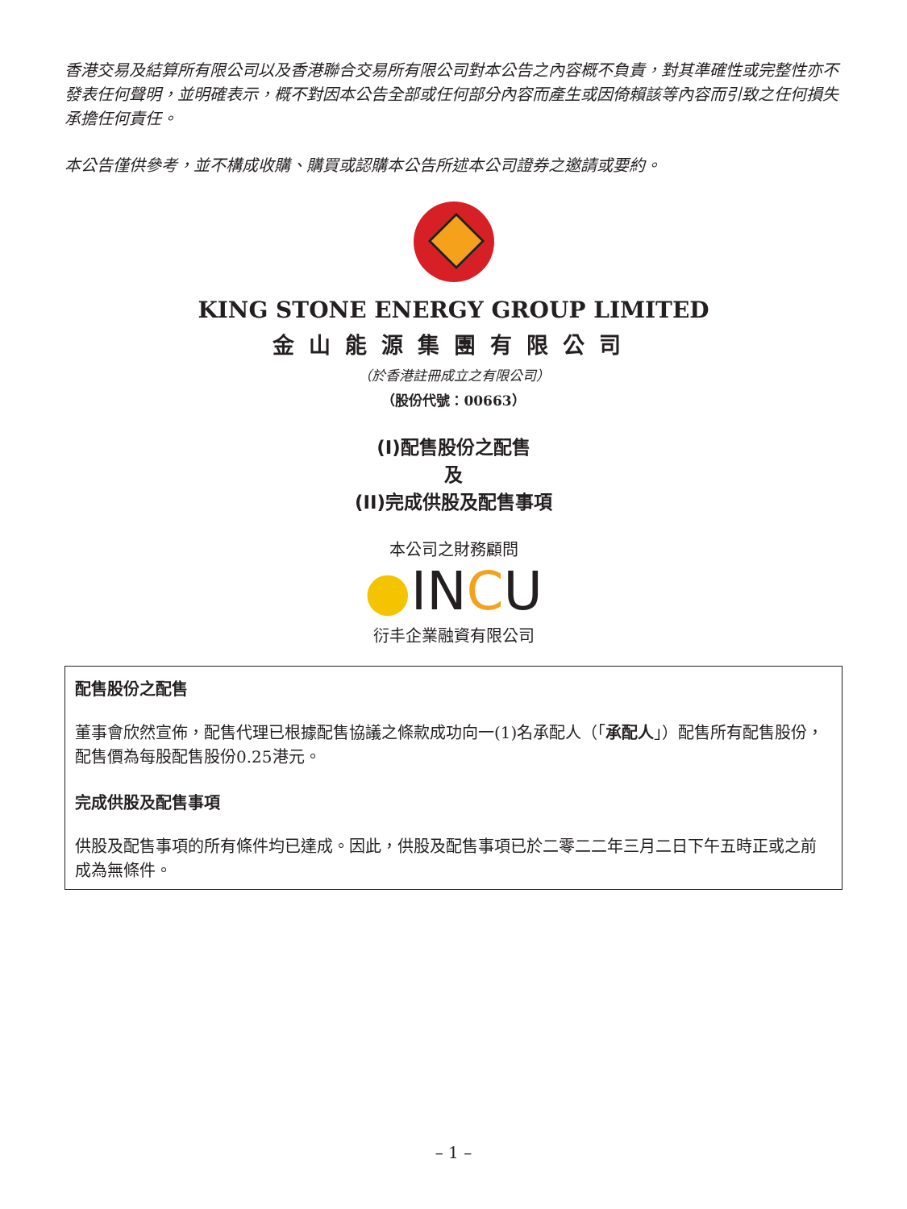香港交易及結算所有限公司以及香港聯合交易所有限公司對本公告之內容概不負責，對其準確性或完整性亦不發表任何聲明，並明確表示，概不對因本公告全部或任何部分內容而產生或因倚賴該等內容而引致之任何損失承擔任何責任。
本公告僅供參考，並不構成收購、購買或認購本公告所述本公司證券之邀請或要約。
KING STONE ENERGY GROUP LIMITED
金山能源集團有限公司
（於香港註冊成立之有限公司）
（股份代號：00663）
(I)配售股份之配售
及
(II)完成供股及配售事項
本公司之財務顧問
●INCU
衍丰企業融資有限公司
配售股份之配售
董事會欣然宣佈，配售代理已根據配售協議之條款成功向一(1)名承配人（「承配人」）配售所有配售股份，配售價為每股配售股份0.25港元。
完成供股及配售事項
供股及配售事項的所有條件均已達成。因此，供股及配售事項已於二零二二年三月二日下午五時正或之前成為無條件。
– 1 –